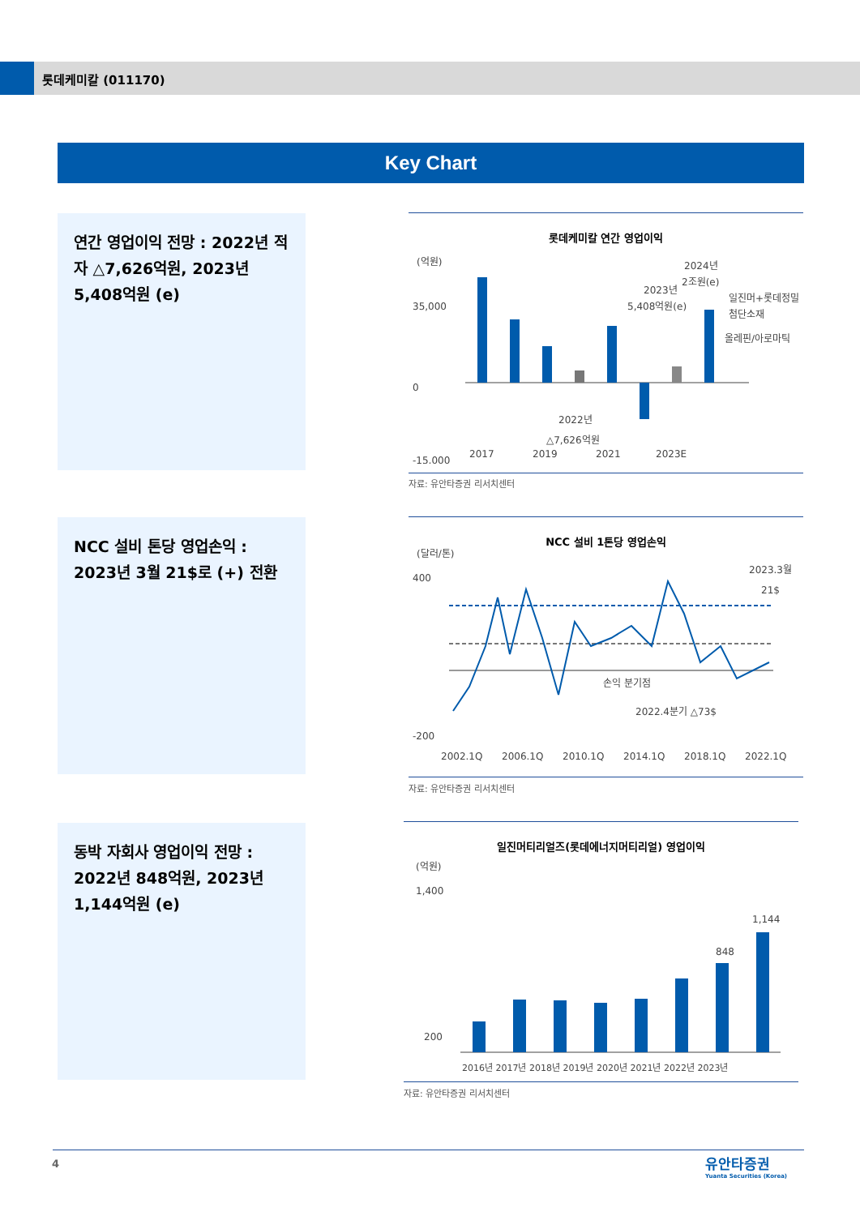롯데케미칼 (011170)
Key Chart
연간 영업이익 전망 : 2022년 적자 △7,626억원, 2023년 5,408억원 (e)
롯데케미칼 연간 영업이익
(억원)
35,000
0
-15,000
일진머+롯데정밀
첨단소재
올레핀/아로마틱
2024년
2조원(e)
2023년
5,408억원(e)
2022년
△7,626억원
2017
2019
2021
2023E
자료: 유안타증권 리서치센터
NCC 설비 톤당 영업손익 : 2023년 3월 21$로 (+) 전환
NCC 설비 1톤당 영업손익
(달러/톤)
400
-200
손익 분기점
2022.4분기 △73$
2023.3월
21$
2002.1Q
2006.1Q
2010.1Q
2014.1Q
2018.1Q
2022.1Q
자료: 유안타증권 리서치센터
동박 자회사 영업이익 전망 : 2022년 848억원, 2023년 1,144억원 (e)
일진머티리얼즈(롯데에너지머티리얼) 영업이익
(억원)
1,400
200
848
1,144
2016년 2017년 2018년 2019년 2020년 2021년 2022년 2023년
자료: 유안타증권 리서치센터
4
유안타증권
Yuanta Securities (Korea)